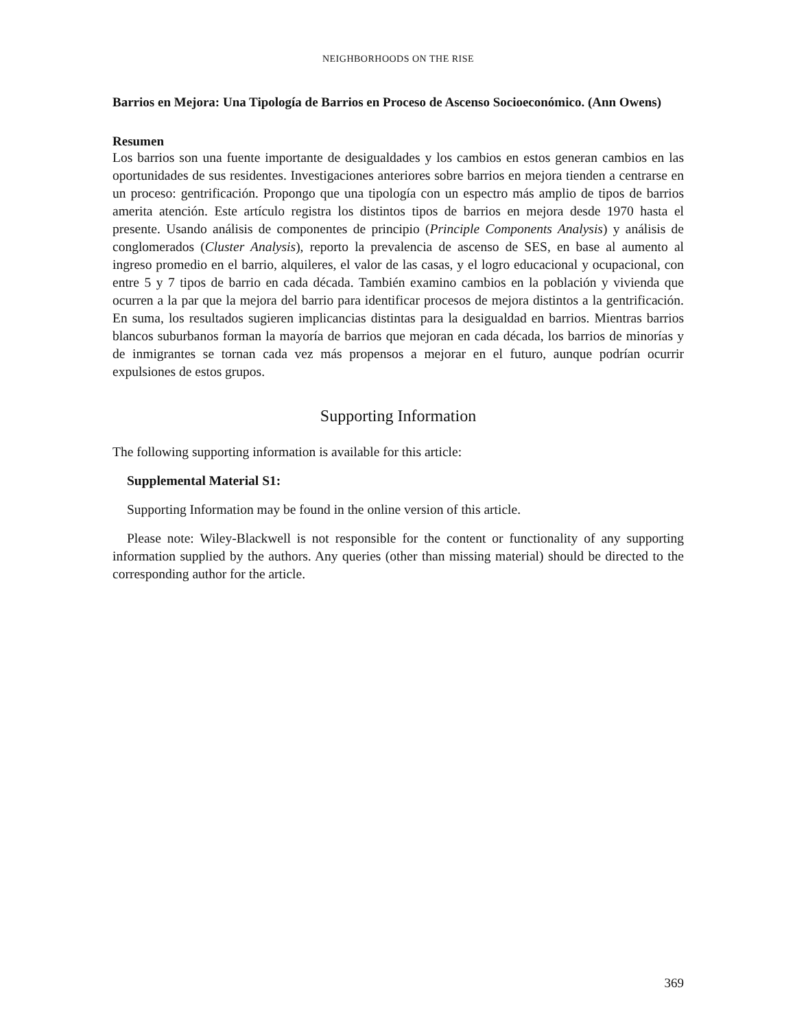NEIGHBORHOODS ON THE RISE
Barrios en Mejora: Una Tipología de Barrios en Proceso de Ascenso Socioeconómico. (Ann Owens)
Resumen
Los barrios son una fuente importante de desigualdades y los cambios en estos generan cambios en las oportunidades de sus residentes. Investigaciones anteriores sobre barrios en mejora tienden a centrarse en un proceso: gentrificación. Propongo que una tipología con un espectro más amplio de tipos de barrios amerita atención. Este artículo registra los distintos tipos de barrios en mejora desde 1970 hasta el presente. Usando análisis de componentes de principio (Principle Components Analysis) y análisis de conglomerados (Cluster Analysis), reporto la prevalencia de ascenso de SES, en base al aumento al ingreso promedio en el barrio, alquileres, el valor de las casas, y el logro educacional y ocupacional, con entre 5 y 7 tipos de barrio en cada década. También examino cambios en la población y vivienda que ocurren a la par que la mejora del barrio para identificar procesos de mejora distintos a la gentrificación. En suma, los resultados sugieren implicancias distintas para la desigualdad en barrios. Mientras barrios blancos suburbanos forman la mayoría de barrios que mejoran en cada década, los barrios de minorías y de inmigrantes se tornan cada vez más propensos a mejorar en el futuro, aunque podrían ocurrir expulsiones de estos grupos.
Supporting Information
The following supporting information is available for this article:
Supplemental Material S1:
Supporting Information may be found in the online version of this article.
Please note: Wiley-Blackwell is not responsible for the content or functionality of any supporting information supplied by the authors. Any queries (other than missing material) should be directed to the corresponding author for the article.
369